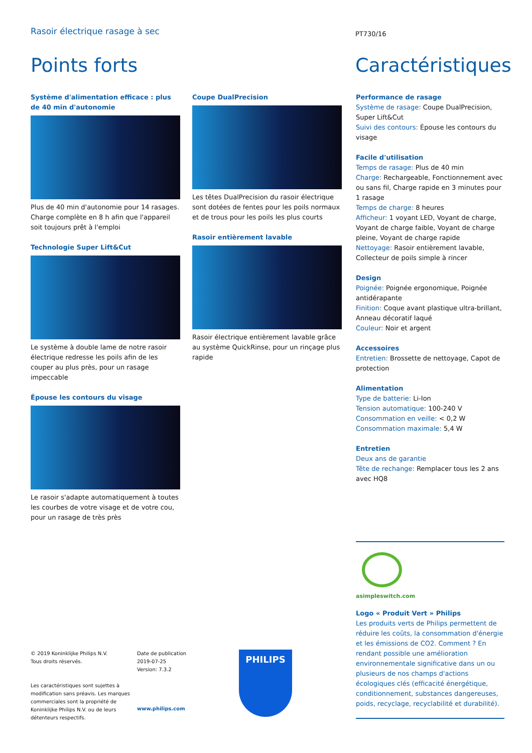Rasoir électrique rasage à sec PT730/16
Points forts Caractéristiques
Système d'alimentation efficace : plus de 40 min d'autonomie
Plus de 40 min d'autonomie pour 14 rasages. Charge complète en 8 h afin que l'appareil soit toujours prêt à l'emploi
Technologie Super Lift&Cut
Le système à double lame de notre rasoir électrique redresse les poils afin de les couper au plus près, pour un rasage impeccable
Épouse les contours du visage
Le rasoir s'adapte automatiquement à toutes les courbes de votre visage et de votre cou, pour un rasage de très près
Coupe DualPrecision
Les têtes DualPrecision du rasoir électrique sont dotées de fentes pour les poils normaux et de trous pour les poils les plus courts
Rasoir entièrement lavable
Rasoir électrique entièrement lavable grâce au système QuickRinse, pour un rinçage plus rapide
Performance de rasage
Système de rasage: Coupe DualPrecision, Super Lift&Cut
Suivi des contours: Épouse les contours du visage
Facile d'utilisation
Temps de rasage: Plus de 40 min
Charge: Rechargeable, Fonctionnement avec ou sans fil, Charge rapide en 3 minutes pour 1 rasage
Temps de charge: 8 heures
Afficheur: 1 voyant LED, Voyant de charge, Voyant de charge faible, Voyant de charge pleine, Voyant de charge rapide
Nettoyage: Rasoir entièrement lavable, Collecteur de poils simple à rincer
Design
Poignée: Poignée ergonomique, Poignée antidérapante
Finition: Coque avant plastique ultra-brillant, Anneau décoratif laqué
Couleur: Noir et argent
Accessoires
Entretien: Brossette de nettoyage, Capot de protection
Alimentation
Type de batterie: Li-Ion
Tension automatique: 100-240 V
Consommation en veille: < 0,2 W
Consommation maximale: 5,4 W
Entretien
Deux ans de garantie
Tête de rechange: Remplacer tous les 2 ans avec HQ8
asimpleswitch.com
Logo « Produit Vert » Philips
Les produits verts de Philips permettent de réduire les coûts, la consommation d'énergie et les émissions de CO2. Comment ? En rendant possible une amélioration environnementale significative dans un ou plusieurs de nos champs d'actions écologiques clés (efficacité énergétique, conditionnement, substances dangereuses, poids, recyclage, recyclabilité et durabilité).
© 2019 Koninklijke Philips N.V.
Tous droits réservés.
Les caractéristiques sont sujettes à modification sans préavis. Les marques commerciales sont la propriété de Koninklijke Philips N.V. ou de leurs détenteurs respectifs.
Date de publication
2019-07-25
Version: 7.3.2
www.philips.com
PHILIPS